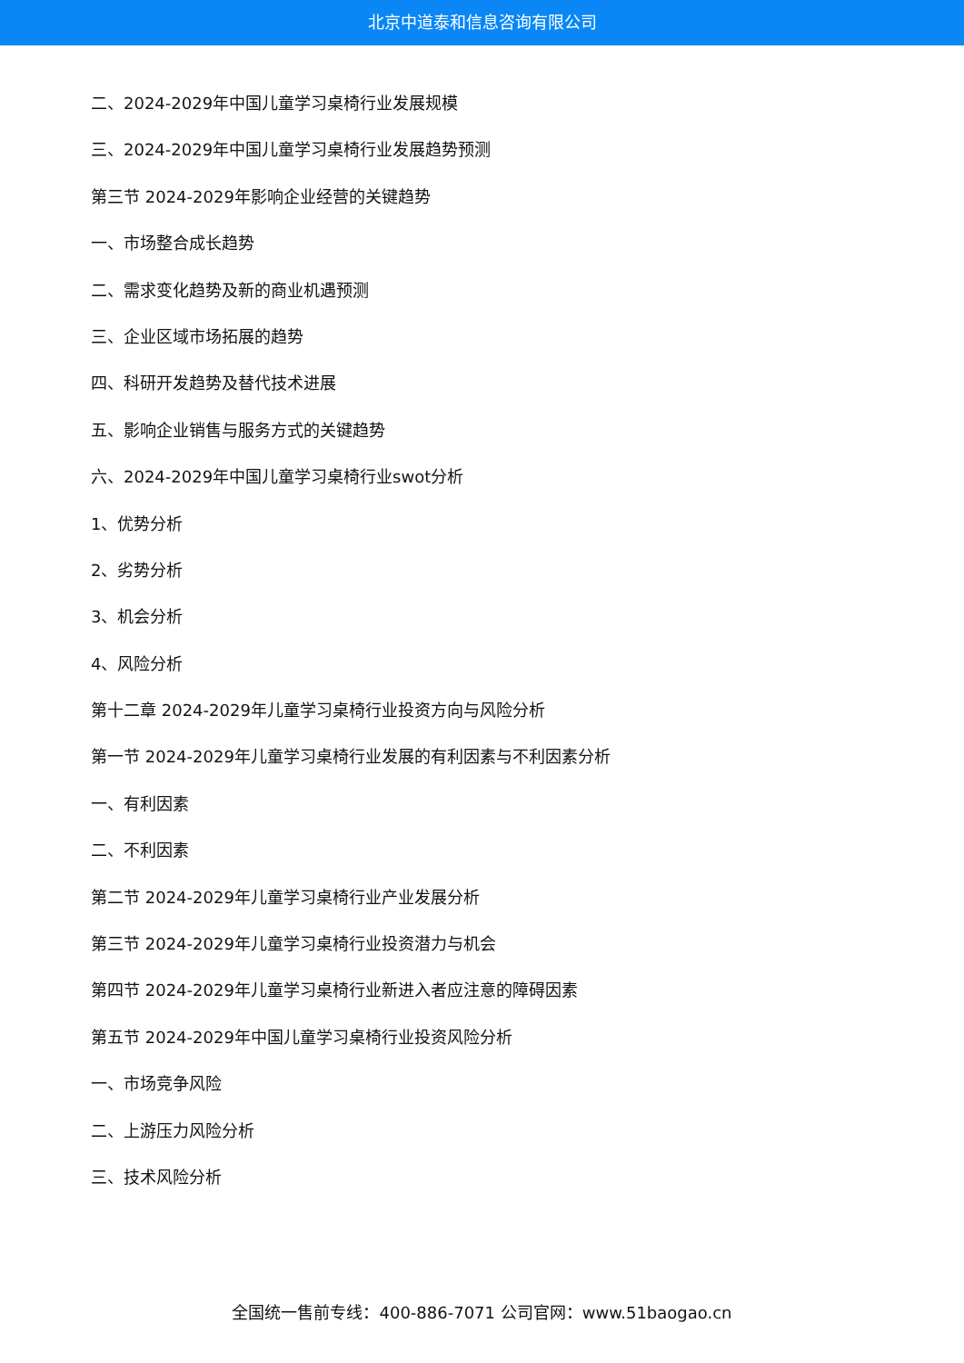北京中道泰和信息咨询有限公司
二、2024-2029年中国儿童学习桌椅行业发展规模
三、2024-2029年中国儿童学习桌椅行业发展趋势预测
第三节 2024-2029年影响企业经营的关键趋势
一、市场整合成长趋势
二、需求变化趋势及新的商业机遇预测
三、企业区域市场拓展的趋势
四、科研开发趋势及替代技术进展
五、影响企业销售与服务方式的关键趋势
六、2024-2029年中国儿童学习桌椅行业swot分析
1、优势分析
2、劣势分析
3、机会分析
4、风险分析
第十二章 2024-2029年儿童学习桌椅行业投资方向与风险分析
第一节 2024-2029年儿童学习桌椅行业发展的有利因素与不利因素分析
一、有利因素
二、不利因素
第二节 2024-2029年儿童学习桌椅行业产业发展分析
第三节 2024-2029年儿童学习桌椅行业投资潜力与机会
第四节 2024-2029年儿童学习桌椅行业新进入者应注意的障碍因素
第五节 2024-2029年中国儿童学习桌椅行业投资风险分析
一、市场竞争风险
二、上游压力风险分析
三、技术风险分析
全国统一售前专线：400-886-7071 公司官网：www.51baogao.cn